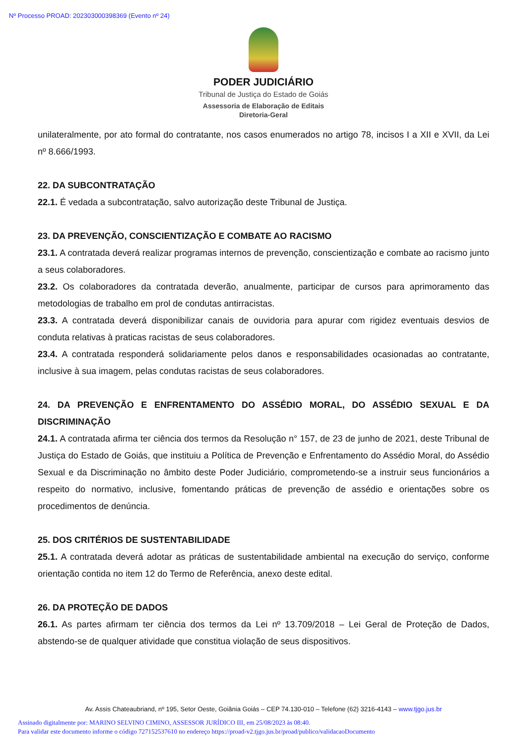Nº Processo PROAD: 202303000398369 (Evento nº 24)
PODER JUDICIÁRIO
Tribunal de Justiça do Estado de Goiás
Assessoria de Elaboração de Editais
Diretoria-Geral
unilateralmente, por ato formal do contratante, nos casos enumerados no artigo 78, incisos I a XII e XVII, da Lei nº 8.666/1993.
22. DA SUBCONTRATAÇÃO
22.1. É vedada a subcontratação, salvo autorização deste Tribunal de Justiça.
23. DA PREVENÇÃO, CONSCIENTIZAÇÃO E COMBATE AO RACISMO
23.1. A contratada deverá realizar programas internos de prevenção, conscientização e combate ao racismo junto a seus colaboradores.
23.2. Os colaboradores da contratada deverão, anualmente, participar de cursos para aprimoramento das metodologias de trabalho em prol de condutas antirracistas.
23.3. A contratada deverá disponibilizar canais de ouvidoria para apurar com rigidez eventuais desvios de conduta relativas à praticas racistas de seus colaboradores.
23.4. A contratada responderá solidariamente pelos danos e responsabilidades ocasionadas ao contratante, inclusive à sua imagem, pelas condutas racistas de seus colaboradores.
24. DA PREVENÇÃO E ENFRENTAMENTO DO ASSÉDIO MORAL, DO ASSÉDIO SEXUAL E DA DISCRIMINAÇÃO
24.1. A contratada afirma ter ciência dos termos da Resolução n° 157, de 23 de junho de 2021, deste Tribunal de Justiça do Estado de Goiás, que instituiu a Política de Prevenção e Enfrentamento do Assédio Moral, do Assédio Sexual e da Discriminação no âmbito deste Poder Judiciário, comprometendo-se a instruir seus funcionários a respeito do normativo, inclusive, fomentando práticas de prevenção de assédio e orientações sobre os procedimentos de denúncia.
25. DOS CRITÉRIOS DE SUSTENTABILIDADE
25.1. A contratada deverá adotar as práticas de sustentabilidade ambiental na execução do serviço, conforme orientação contida no item 12 do Termo de Referência, anexo deste edital.
26. DA PROTEÇÃO DE DADOS
26.1. As partes afirmam ter ciência dos termos da Lei nº 13.709/2018 – Lei Geral de Proteção de Dados, abstendo-se de qualquer atividade que constitua violação de seus dispositivos.
Av. Assis Chateaubriand, nº 195, Setor Oeste, Goiânia Goiás – CEP 74.130-010 – Telefone (62) 3216-4143 – www.tjgo.jus.br
Assinado digitalmente por: MARINO SELVINO CIMINO, ASSESSOR JURÍDICO III, em 25/08/2023 às 08:40.
Para validar este documento informe o código 727152537610 no endereço https://proad-v2.tjgo.jus.br/proad/publico/validacaoDocumento